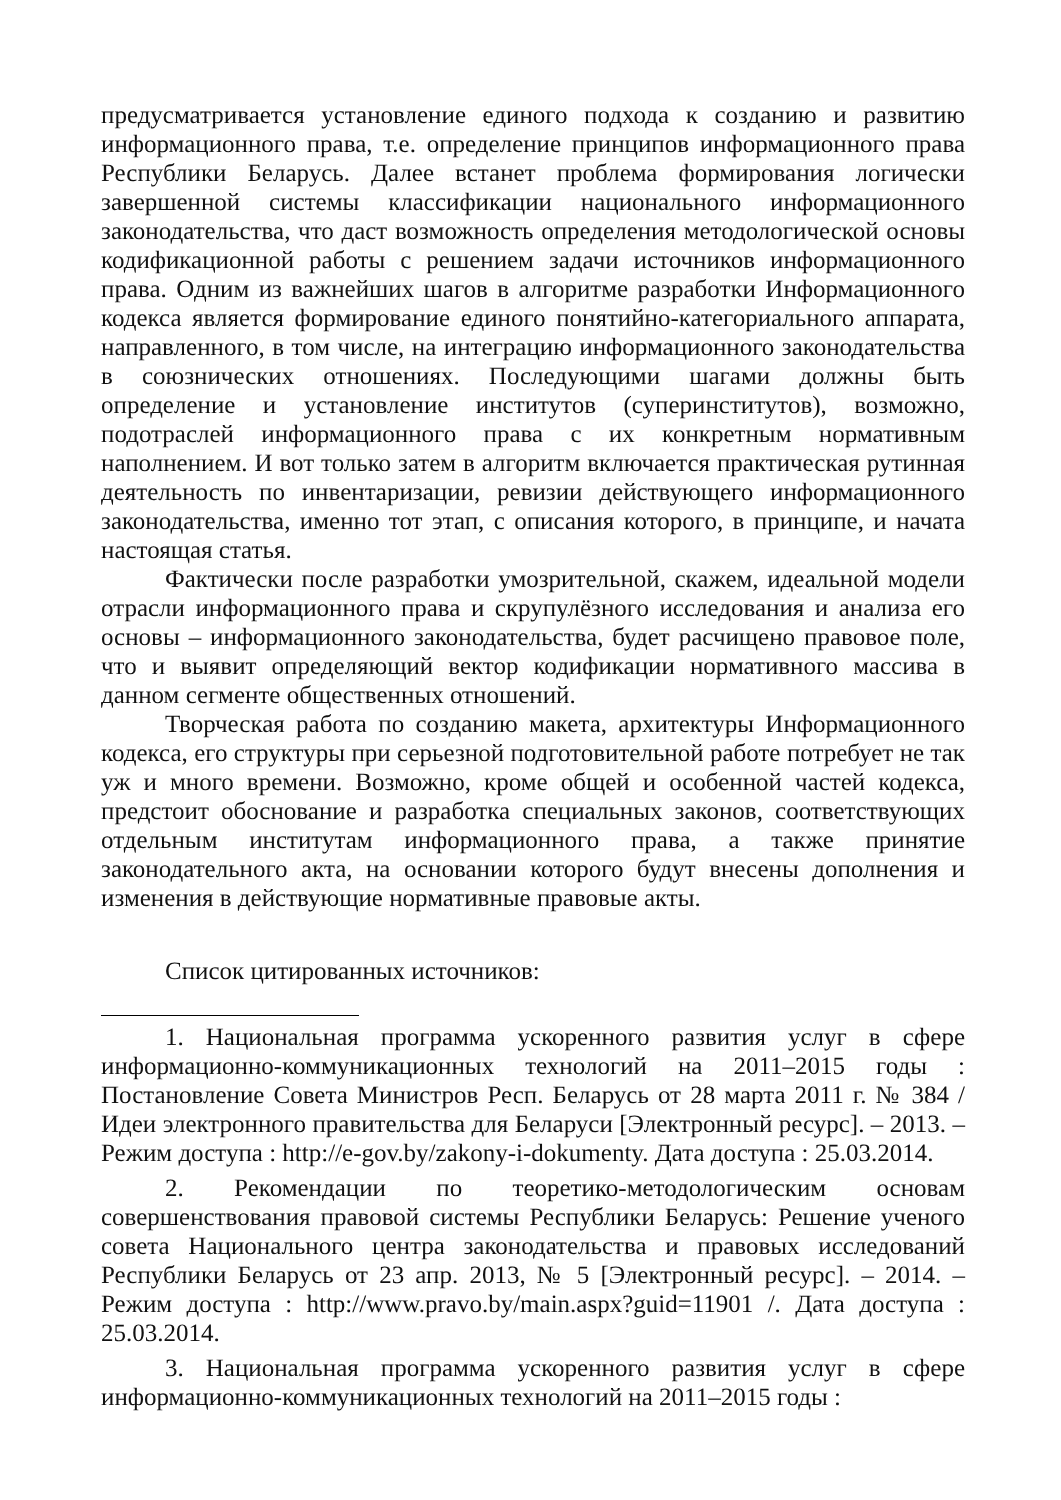предусматривается установление единого подхода к созданию и развитию информационного права, т.е. определение принципов информационного права Республики Беларусь. Далее встанет проблема формирования логически завершенной системы классификации национального информационного законодательства, что даст возможность определения методологической основы кодификационной работы с решением задачи источников информационного права. Одним из важнейших шагов в алгоритме разработки Информационного кодекса является формирование единого понятийно-категориального аппарата, направленного, в том числе, на интеграцию информационного законодательства в союзнических отношениях. Последующими шагами должны быть определение и установление институтов (суперинститутов), возможно, подотраслей информационного права с их конкретным нормативным наполнением. И вот только затем в алгоритм включается практическая рутинная деятельность по инвентаризации, ревизии действующего информационного законодательства, именно тот этап, с описания которого, в принципе, и начата настоящая статья.
Фактически после разработки умозрительной, скажем, идеальной модели отрасли информационного права и скрупулёзного исследования и анализа его основы – информационного законодательства, будет расчищено правовое поле, что и выявит определяющий вектор кодификации нормативного массива в данном сегменте общественных отношений.
Творческая работа по созданию макета, архитектуры Информационного кодекса, его структуры при серьезной подготовительной работе потребует не так уж и много времени. Возможно, кроме общей и особенной частей кодекса, предстоит обоснование и разработка специальных законов, соответствующих отдельным институтам информационного права, а также принятие законодательного акта, на основании которого будут внесены дополнения и изменения в действующие нормативные правовые акты.
Список цитированных источников:
1. Национальная программа ускоренного развития услуг в сфере информационно-коммуникационных технологий на 2011–2015 годы : Постановление Совета Министров Респ. Беларусь от 28 марта 2011 г. № 384 / Идеи электронного правительства для Беларуси [Электронный ресурс]. – 2013. – Режим доступа : http://e-gov.by/zakony-i-dokumenty. Дата доступа : 25.03.2014.
2. Рекомендации по теоретико-методологическим основам совершенствования правовой системы Республики Беларусь: Решение ученого совета Национального центра законодательства и правовых исследований Республики Беларусь от 23 апр. 2013, № 5 [Электронный ресурс]. – 2014. – Режим доступа : http://www.pravo.by/main.aspx?guid=11901 /. Дата доступа : 25.03.2014.
3. Национальная программа ускоренного развития услуг в сфере информационно-коммуникационных технологий на 2011–2015 годы :